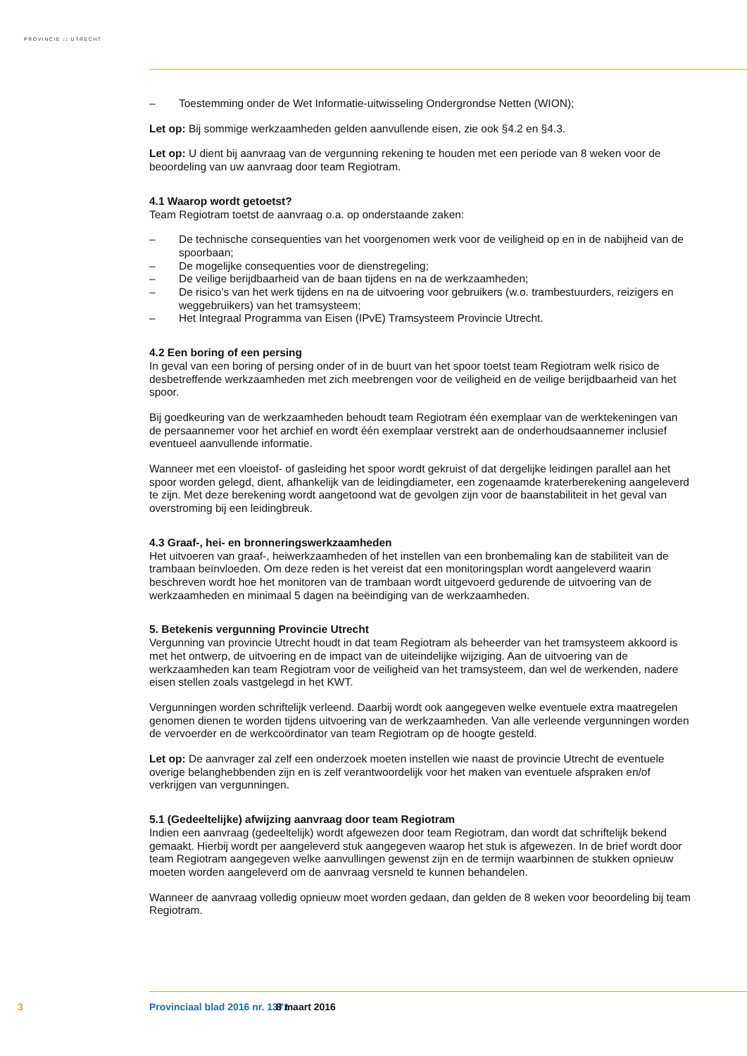PROVINCIE :: UTRECHT
– Toestemming onder de Wet Informatie-uitwisseling Ondergrondse Netten (WION);
Let op: Bij sommige werkzaamheden gelden aanvullende eisen, zie ook §4.2 en §4.3.
Let op: U dient bij aanvraag van de vergunning rekening te houden met een periode van 8 weken voor de beoordeling van uw aanvraag door team Regiotram.
4.1 Waarop wordt getoetst?
Team Regiotram toetst de aanvraag o.a. op onderstaande zaken:
– De technische consequenties van het voorgenomen werk voor de veiligheid op en in de nabijheid van de spoorbaan;
– De mogelijke consequenties voor de dienstregeling;
– De veilige berijdbaarheid van de baan tijdens en na de werkzaamheden;
– De risico’s van het werk tijdens en na de uitvoering voor gebruikers (w.o. trambestuurders, reizigers en weggebruikers) van het tramsysteem;
– Het Integraal Programma van Eisen (IPvE) Tramsysteem Provincie Utrecht.
4.2 Een boring of een persing
In geval van een boring of persing onder of in de buurt van het spoor toetst team Regiotram welk risico de desbetreffende werkzaamheden met zich meebrengen voor de veiligheid en de veilige berijdbaarheid van het spoor.
Bij goedkeuring van de werkzaamheden behoudt team Regiotram één exemplaar van de werktekeningen van de persaannemer voor het archief en wordt één exemplaar verstrekt aan de onderhoudsaannemer inclusief eventueel aanvullende informatie.
Wanneer met een vloeistof- of gasleiding het spoor wordt gekruist of dat dergelijke leidingen parallel aan het spoor worden gelegd, dient, afhankelijk van de leidingdiameter, een zogenaamde kraterbere­kening aangeleverd te zijn. Met deze berekening wordt aangetoond wat de gevolgen zijn voor de baanstabiliteit in het geval van overstroming bij een leidingbreuk.
4.3 Graaf-, hei- en bronneringswerkzaamheden
Het uitvoeren van graaf-, heiwerkzaamheden of het instellen van een bronbemaling kan de stabiliteit van de trambaan beïnvloeden. Om deze reden is het vereist dat een monitoringsplan wordt aangeleverd waarin beschreven wordt hoe het monitoren van de trambaan wordt uitgevoerd gedurende de uitvoering van de werkzaamheden en minimaal 5 dagen na beëindiging van de werkzaamheden.
5. Betekenis vergunning Provincie Utrecht
Vergunning van provincie Utrecht houdt in dat team Regiotram als beheerder van het tramsysteem akkoord is met het ontwerp, de uitvoering en de impact van de uiteindelijke wijziging. Aan de uitvoering van de werkzaamheden kan team Regiotram voor de veiligheid van het tramsysteem, dan wel de wer­kenden, nadere eisen stellen zoals vastgelegd in het KWT.
Vergunningen worden schriftelijk verleend. Daarbij wordt ook aangegeven welke eventuele extra maatregelen genomen dienen te worden tijdens uitvoering van de werkzaamheden. Van alle verleende vergunningen worden de vervoerder en de werkcoördinator van team Regiotram op de hoogte gesteld.
Let op: De aanvrager zal zelf een onderzoek moeten instellen wie naast de provincie Utrecht de eventu­ele overige belanghebbenden zijn en is zelf verantwoordelijk voor het maken van eventuele afspraken en/of verkrijgen van vergunningen.
5.1 (Gedeeltelijke) afwijzing aanvraag door team Regiotram
Indien een aanvraag (gedeeltelijk) wordt afgewezen door team Regiotram, dan wordt dat schriftelijk bekend gemaakt. Hierbij wordt per aangeleverd stuk aangegeven waarop het stuk is afgewezen. In de brief wordt door team Regiotram aangegeven welke aanvullingen gewenst zijn en de termijn waarbinnen de stukken opnieuw moeten worden aangeleverd om de aanvraag versneld te kunnen behandelen.
Wanneer de aanvraag volledig opnieuw moet worden gedaan, dan gelden de 8 weken voor beoordeling bij team Regiotram.
3 Provinciaal blad 2016 nr. 1371 8 maart 2016